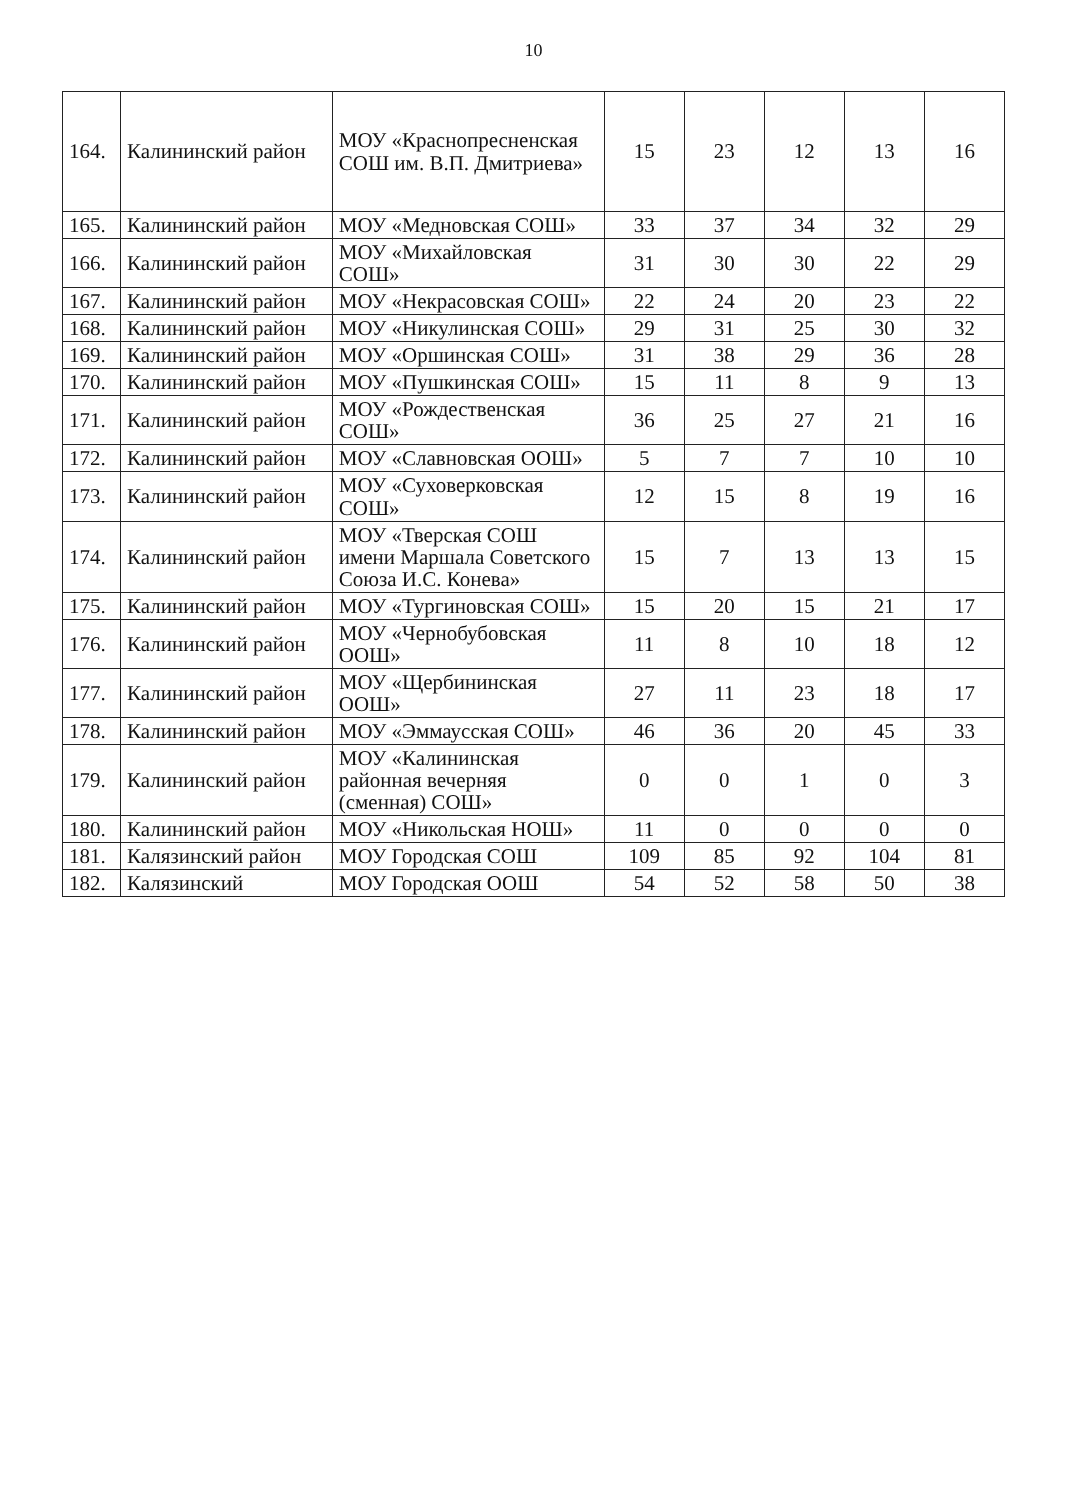10
| 164. | Калининский район | МОУ «Краснопресненская СОШ им. В.П. Дмитриева» | 15 | 23 | 12 | 13 | 16 |
| 165. | Калининский район | МОУ «Медновская СОШ» | 33 | 37 | 34 | 32 | 29 |
| 166. | Калининский район | МОУ «Михайловская СОШ» | 31 | 30 | 30 | 22 | 29 |
| 167. | Калининский район | МОУ «Некрасовская СОШ» | 22 | 24 | 20 | 23 | 22 |
| 168. | Калининский район | МОУ «Никулинская СОШ» | 29 | 31 | 25 | 30 | 32 |
| 169. | Калининский район | МОУ «Оршинская СОШ» | 31 | 38 | 29 | 36 | 28 |
| 170. | Калининский район | МОУ «Пушкинская СОШ» | 15 | 11 | 8 | 9 | 13 |
| 171. | Калининский район | МОУ «Рождественская СОШ» | 36 | 25 | 27 | 21 | 16 |
| 172. | Калининский район | МОУ «Славновская ООШ» | 5 | 7 | 7 | 10 | 10 |
| 173. | Калининский район | МОУ «Суховерковская СОШ» | 12 | 15 | 8 | 19 | 16 |
| 174. | Калининский район | МОУ «Тверская СОШ имени Маршала Советского Союза И.С. Конева» | 15 | 7 | 13 | 13 | 15 |
| 175. | Калининский район | МОУ «Тургиновская СОШ» | 15 | 20 | 15 | 21 | 17 |
| 176. | Калининский район | МОУ «Чернобубовская ООШ» | 11 | 8 | 10 | 18 | 12 |
| 177. | Калининский район | МОУ «Щербининская ООШ» | 27 | 11 | 23 | 18 | 17 |
| 178. | Калининский район | МОУ «Эммаусская СОШ» | 46 | 36 | 20 | 45 | 33 |
| 179. | Калининский район | МОУ «Калининская районная вечерняя (сменная) СОШ» | 0 | 0 | 1 | 0 | 3 |
| 180. | Калининский район | МОУ «Никольская НОШ» | 11 | 0 | 0 | 0 | 0 |
| 181. | Калязинский район | МОУ Городская СОШ | 109 | 85 | 92 | 104 | 81 |
| 182. | Калязинский | МОУ Городская ООШ | 54 | 52 | 58 | 50 | 38 |